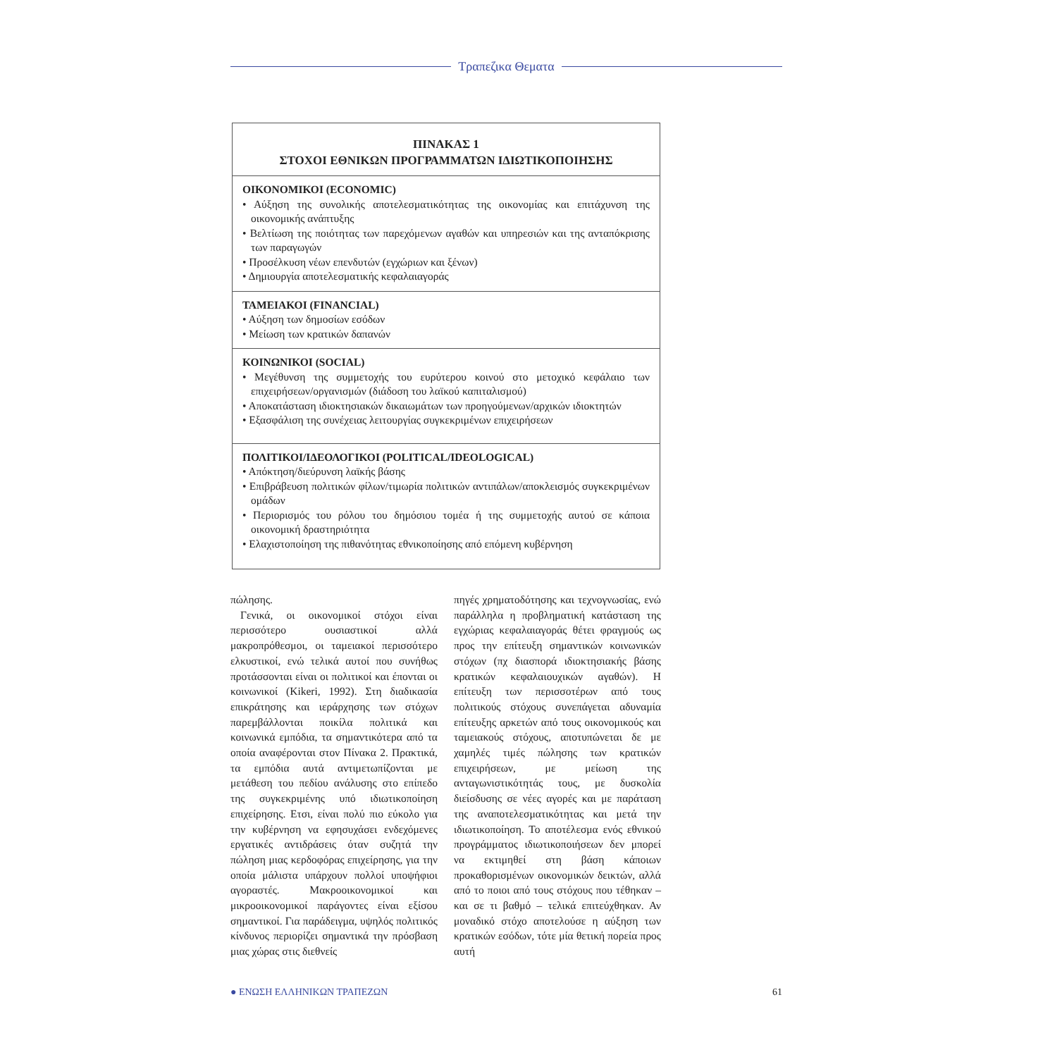Τραπεζικα Θεματα
ΠΙΝΑΚΑΣ 1
ΣΤΟΧΟΙ ΕΘΝΙΚΩΝ ΠΡΟΓΡΑΜΜΑΤΩΝ ΙΔΙΩΤΙΚΟΠΟΙΗΣΗΣ
ΟΙΚΟΝΟΜΙΚΟΙ (ECONOMIC)
• Αύξηση της συνολικής αποτελεσματικότητας της οικονομίας και επιτάχυνση της οικονομικής ανάπτυξης
• Βελτίωση της ποιότητας των παρεχόμενων αγαθών και υπηρεσιών και της ανταπόκρισης των παραγωγών
• Προσέλκυση νέων επενδυτών (εγχώριων και ξένων)
• Δημιουργία αποτελεσματικής κεφαλαιαγοράς
ΤΑΜΕΙΑΚΟΙ (FINANCIAL)
• Αύξηση των δημοσίων εσόδων
• Μείωση των κρατικών δαπανών
ΚΟΙΝΩΝΙΚΟΙ (SOCIAL)
• Μεγέθυνση της συμμετοχής του ευρύτερου κοινού στο μετοχικό κεφάλαιο των επιχειρήσεων/οργανισμών (διάδοση του λαϊκού καπιταλισμού)
• Αποκατάσταση ιδιοκτησιακών δικαιωμάτων των προηγούμενων/αρχικών ιδιοκτητών
• Εξασφάλιση της συνέχειας λειτουργίας συγκεκριμένων επιχειρήσεων
ΠΟΛΙΤΙΚΟΙ/ΙΔΕΟΛΟΓΙΚΟΙ (POLITICAL/IDEOLOGICAL)
• Απόκτηση/διεύρυνση λαϊκής βάσης
• Επιβράβευση πολιτικών φίλων/τιμωρία πολιτικών αντιπάλων/αποκλεισμός συγκεκριμένων ομάδων
• Περιορισμός του ρόλου του δημόσιου τομέα ή της συμμετοχής αυτού σε κάποια οικονομική δραστηριότητα
• Ελαχιστοποίηση της πιθανότητας εθνικοποίησης από επόμενη κυβέρνηση
πώλησης.
Γενικά, οι οικονομικοί στόχοι είναι περισσότερο ουσιαστικοί αλλά μακροπρόθεσμοι, οι ταμειακοί περισσότερο ελκυστικοί, ενώ τελικά αυτοί που συνήθως προτάσσονται είναι οι πολιτικοί και έπονται οι κοινωνικοί (Kikeri, 1992). Στη διαδικασία επικράτησης και ιεράρχησης των στόχων παρεμβάλλονται ποικίλα πολιτικά και κοινωνικά εμπόδια, τα σημαντικότερα από τα οποία αναφέρονται στον Πίνακα 2. Πρακτικά, τα εμπόδια αυτά αντιμετωπίζονται με μετάθεση του πεδίου ανάλυσης στο επίπεδο της συγκεκριμένης υπό ιδιωτικοποίηση επιχείρησης. Ετσι, είναι πολύ πιο εύκολο για την κυβέρνηση να εφησυχάσει ενδεχόμενες εργατικές αντιδράσεις όταν συζητά την πώληση μιας κερδοφόρας επιχείρησης, για την οποία μάλιστα υπάρχουν πολλοί υποψήφιοι αγοραστές. Μακροοικονομικοί και μικροοικονομικοί παράγοντες είναι εξίσου σημαντικοί. Για παράδειγμα, υψηλός πολιτικός κίνδυνος περιορίζει σημαντικά την πρόσβαση μιας χώρας στις διεθνείς
πηγές χρηματοδότησης και τεχνογνωσίας, ενώ παράλληλα η προβληματική κατάσταση της εγχώριας κεφαλαιαγοράς θέτει φραγμούς ως προς την επίτευξη σημαντικών κοινωνικών στόχων (πχ διασπορά ιδιοκτησιακής βάσης κρατικών κεφαλαιουχικών αγαθών). Η επίτευξη των περισσοτέρων από τους πολιτικούς στόχους συνεπάγεται αδυναμία επίτευξης αρκετών από τους οικονομικούς και ταμειακούς στόχους, αποτυπώνεται δε με χαμηλές τιμές πώλησης των κρατικών επιχειρήσεων, με μείωση της ανταγωνιστικότητάς τους, με δυσκολία διείσδυσης σε νέες αγορές και με παράταση της αναποτελεσματικότητας και μετά την ιδιωτικοποίηση. Το αποτέλεσμα ενός εθνικού προγράμματος ιδιωτικοποιήσεων δεν μπορεί να εκτιμηθεί στη βάση κάποιων προκαθορισμένων οικονομικών δεικτών, αλλά από το ποιοι από τους στόχους που τέθηκαν – και σε τι βαθμό – τελικά επιτεύχθηκαν. Αν μοναδικό στόχο αποτελούσε η αύξηση των κρατικών εσόδων, τότε μία θετική πορεία προς αυτή
● ΕΝΩΣΗ ΕΛΛΗΝΙΚΩΝ ΤΡΑΠΕΖΩΝ 61